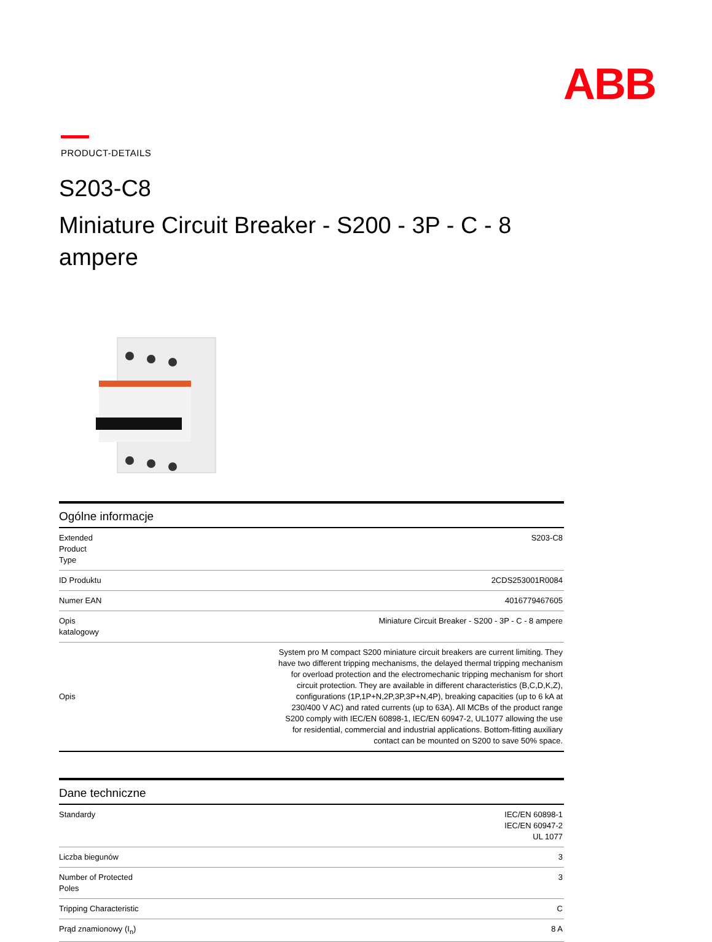ABB
PRODUCT-DETAILS
S203-C8
Miniature Circuit Breaker - S200 - 3P - C - 8
ampere
Ogólne informacje
| Extended Product Type | S203-C8 |
| ID Produktu | 2CDS253001R0084 |
| Numer EAN | 4016779467605 |
| Opis katalogowy | Miniature Circuit Breaker - S200 - 3P - C - 8 ampere |
| Opis | System pro M compact S200 miniature circuit breakers are current limiting. They have two different tripping mechanisms, the delayed thermal tripping mechanism for overload protection and the electromechanic tripping mechanism for short circuit protection. They are available in different characteristics (B,C,D,K,Z), configurations (1P,1P+N,2P,3P,3P+N,4P), breaking capacities (up to 6 kA at 230/400 V AC) and rated currents (up to 63A). All MCBs of the product range S200 comply with IEC/EN 60898-1, IEC/EN 60947-2, UL1077 allowing the use for residential, commercial and industrial applications. Bottom-fitting auxiliary contact can be mounted on S200 to save 50% space. |
Dane techniczne
| Standardy | IEC/EN 60898-1 IEC/EN 60947-2 UL 1077 |
| Liczba biegunów | 3 |
| Number of Protected Poles | 3 |
| Tripping Characteristic | C |
| Prąd znamionowy (I<sub>n</sub>) | 8 A |